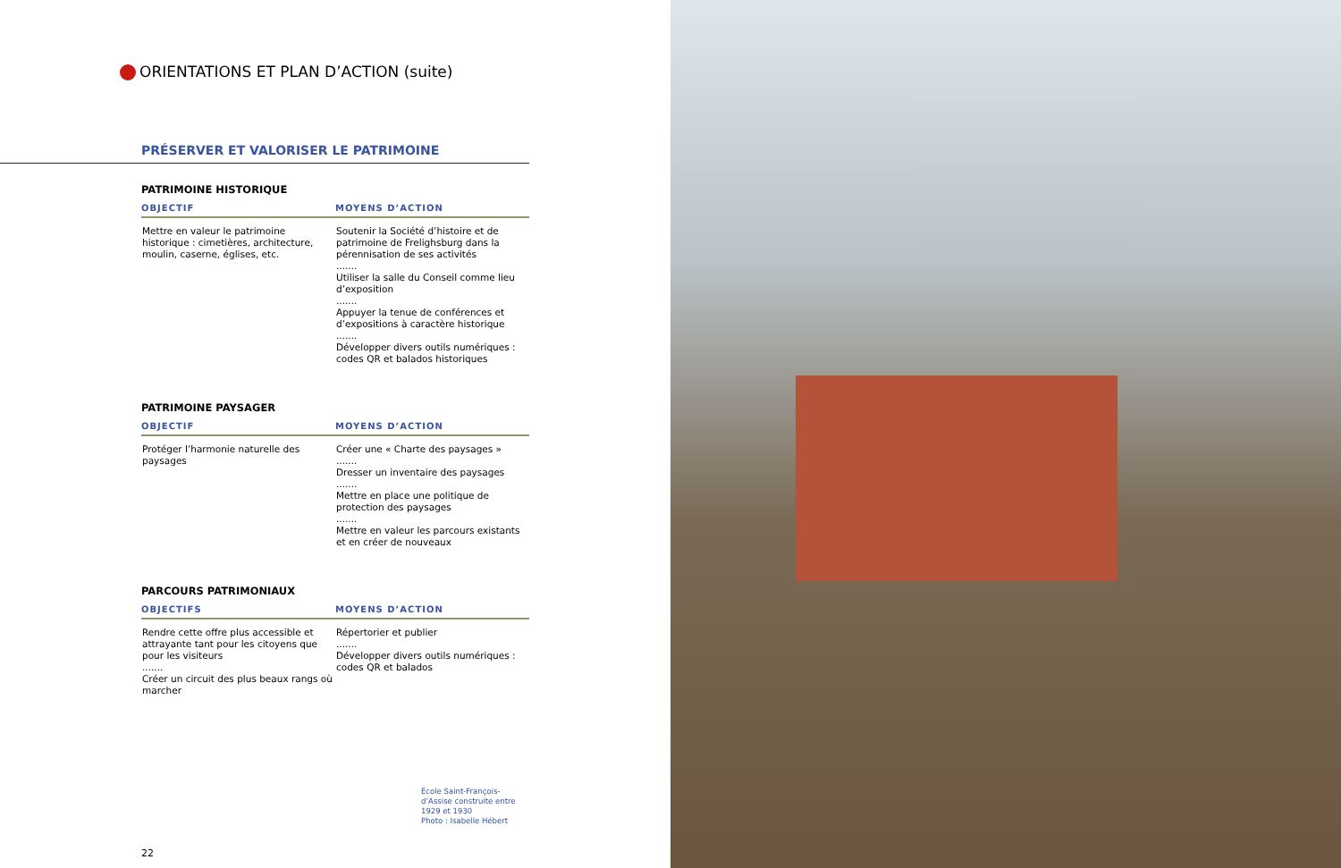ORIENTATIONS ET PLAN D’ACTION (suite)
PRÉSERVER ET VALORISER LE PATRIMOINE
PATRIMOINE HISTORIQUE
| OBJECTIF | MOYENS D’ACTION |
| --- | --- |
| Mettre en valeur le patrimoine historique : cimetières, architecture, moulin, caserne, églises, etc. | Soutenir la Société d’histoire et de patrimoine de Frelighsburg dans la pérennisation de ses activités ....... Utiliser la salle du Conseil comme lieu d’exposition ....... Appuyer la tenue de conférences et d’expositions à caractère historique ....... Développer divers outils numériques : codes QR et balados historiques |
PATRIMOINE PAYSAGER
| OBJECTIF | MOYENS D’ACTION |
| --- | --- |
| Protéger l’harmonie naturelle des paysages | Créer une « Charte des paysages » ....... Dresser un inventaire des paysages ....... Mettre en place une politique de protection des paysages ....... Mettre en valeur les parcours existants et en créer de nouveaux |
PARCOURS PATRIMONIAUX
| OBJECTIFS | MOYENS D’ACTION |
| --- | --- |
| Rendre cette offre plus accessible et attrayante tant pour les citoyens que pour les visiteurs ....... Créer un circuit des plus beaux rangs où marcher | Répertorier et publier ....... Développer divers outils numériques : codes QR et balados |
École Saint-François-d’Assise construite entre 1929 et 1930
Photo : Isabelle Hébert
22